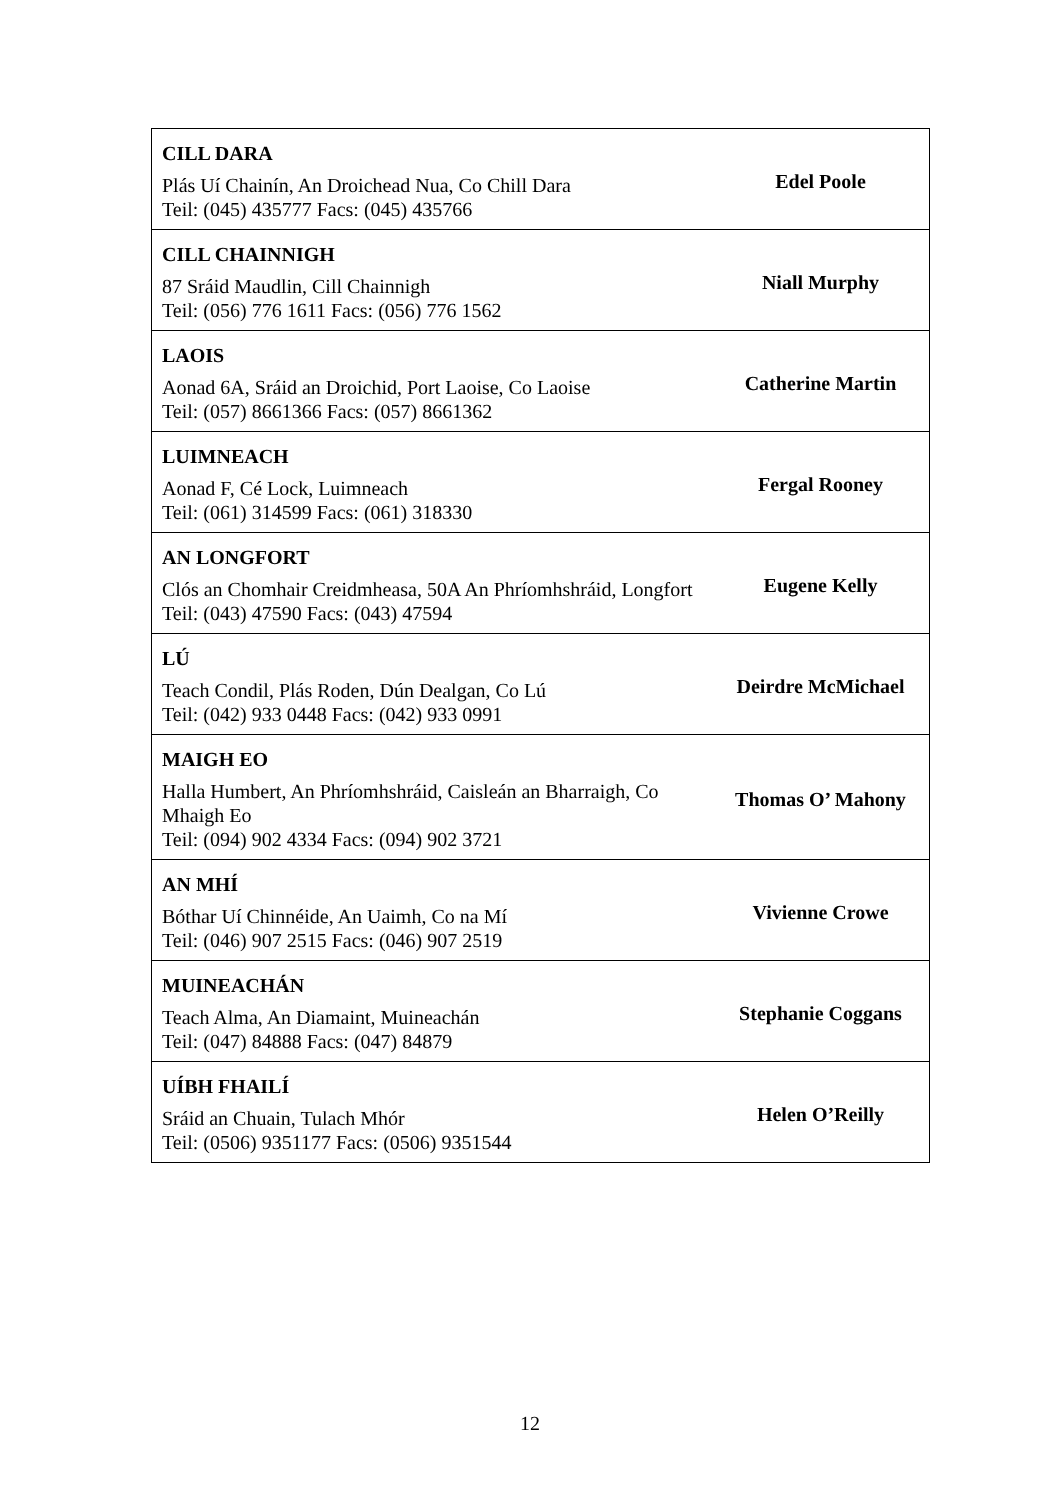| CILL DARA Plás Uí Chainín, An Droichead Nua, Co Chill Dara Teil: (045) 435777 Facs: (045) 435766 | Edel Poole |
| CILL CHAINNIGH 87 Sráid Maudlin, Cill Chainnigh Teil: (056) 776 1611 Facs: (056) 776 1562 | Niall Murphy |
| LAOIS Aonad 6A, Sráid an Droichid, Port Laoise, Co Laoise Teil: (057) 8661366 Facs: (057) 8661362 | Catherine Martin |
| LUIMNEACH Aonad F, Cé Lock, Luimneach Teil: (061) 314599 Facs: (061) 318330 | Fergal Rooney |
| AN LONGFORT Clós an Chomhair Creidmheasa, 50A An Phríomhshráid, Longfort Teil: (043) 47590 Facs: (043) 47594 | Eugene Kelly |
| LÚ Teach Condil, Plás Roden, Dún Dealgan, Co Lú Teil: (042) 933 0448 Facs: (042) 933 0991 | Deirdre McMichael |
| MAIGH EO Halla Humbert, An Phríomhshráid, Caisleán an Bharraigh, Co Mhaigh Eo Teil: (094) 902 4334 Facs: (094) 902 3721 | Thomas O’ Mahony |
| AN MHÍ Bóthar Uí Chinnéide, An Uaimh, Co na Mí Teil: (046) 907 2515 Facs: (046) 907 2519 | Vivienne Crowe |
| MUINEACHÁN Teach Alma, An Diamaint, Muineachán Teil: (047) 84888 Facs: (047) 84879 | Stephanie Coggans |
| UÍBH FHAILÍ Sráid an Chuain, Tulach Mhór Teil: (0506) 9351177 Facs: (0506) 9351544 | Helen O’Reilly |
12